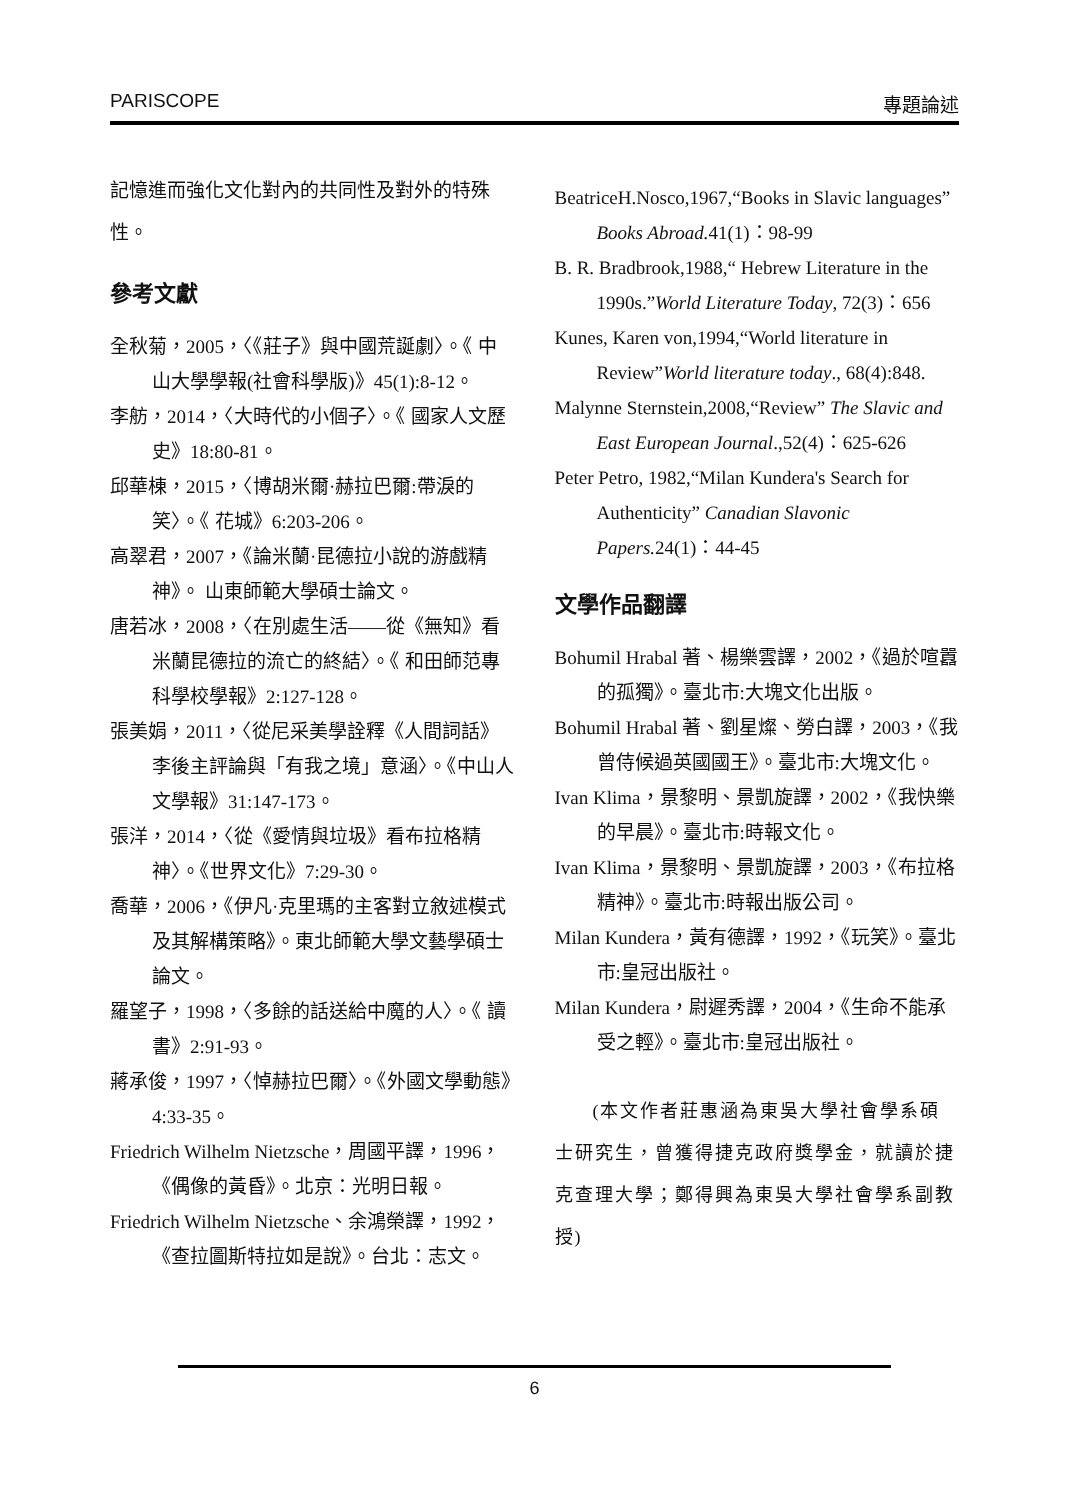PARISCOPE 專題論述
記憶進而強化文化對內的共同性及對外的特殊性。
參考文獻
全秋菊，2005，〈《莊子》與中國荒誕劇〉。《 中山大學學報(社會科學版)》45(1):8-12。
李舫，2014，〈大時代的小個子〉。《 國家人文歷史》18:80-81。
邱華棟，2015，〈博胡米爾·赫拉巴爾:帶淚的笑〉。《 花城》6:203-206。
高翠君，2007，《論米蘭·昆德拉小說的游戲精神》。 山東師範大學碩士論文。
唐若冰，2008，〈在別處生活——從《無知》看米蘭昆德拉的流亡的終結〉。《 和田師范專科學校學報》2:127-128。
張美娟，2011，〈從尼采美學詮釋《人間詞話》李後主評論與「有我之境」意涵〉。《中山人文學報》31:147-173。
張洋，2014，〈從《愛情與垃圾》看布拉格精神〉。《世界文化》7:29-30。
喬華，2006，《伊凡·克里瑪的主客對立敘述模式及其解構策略》。東北師範大學文藝學碩士論文。
羅望子，1998，〈多餘的話送給中魔的人〉。《 讀書》2:91-93。
蔣承俊，1997，〈悼赫拉巴爾〉。《外國文學動態》4:33-35。
Friedrich Wilhelm Nietzsche，周國平譯，1996，《偶像的黃昏》。北京：光明日報。
Friedrich Wilhelm Nietzsche、余鴻榮譯，1992，《查拉圖斯特拉如是說》。台北：志文。
BeatriceH.Nosco,1967,“Books in Slavic languages” Books Abroad. 41(1)：98-99
B. R. Bradbrook,1988,“ Hebrew Literature in the 1990s.”World Literature Today, 72(3)：656
Kunes, Karen von,1994,“World literature in Review”World literature today., 68(4):848.
Malynne Sternstein,2008,“Review” The Slavic and East European Journal.,52(4)：625-626
Peter Petro, 1982,“Milan Kundera's Search for Authenticity” Canadian Slavonic Papers. 24(1)：44-45
文學作品翻譯
Bohumil Hrabal 著、楊樂雲譯，2002，《過於喧囂的孤獨》。臺北市:大塊文化出版。
Bohumil Hrabal 著、劉星燦、勞白譯，2003，《我曾侍候過英國國王》。臺北市:大塊文化。
Ivan Klima，景黎明、景凱旋譯，2002，《我快樂的早晨》。臺北市:時報文化。
Ivan Klima，景黎明、景凱旋譯，2003，《布拉格精神》。臺北市:時報出版公司。
Milan Kundera，黃有德譯，1992，《玩笑》。臺北市:皇冠出版社。
Milan Kundera，尉遲秀譯，2004，《生命不能承受之輕》。臺北市:皇冠出版社。
(本文作者莊惠涵為東吳大學社會學系碩士研究生，曾獲得捷克政府獎學金，就讀於捷克查理大學；鄭得興為東吳大學社會學系副教授)
6